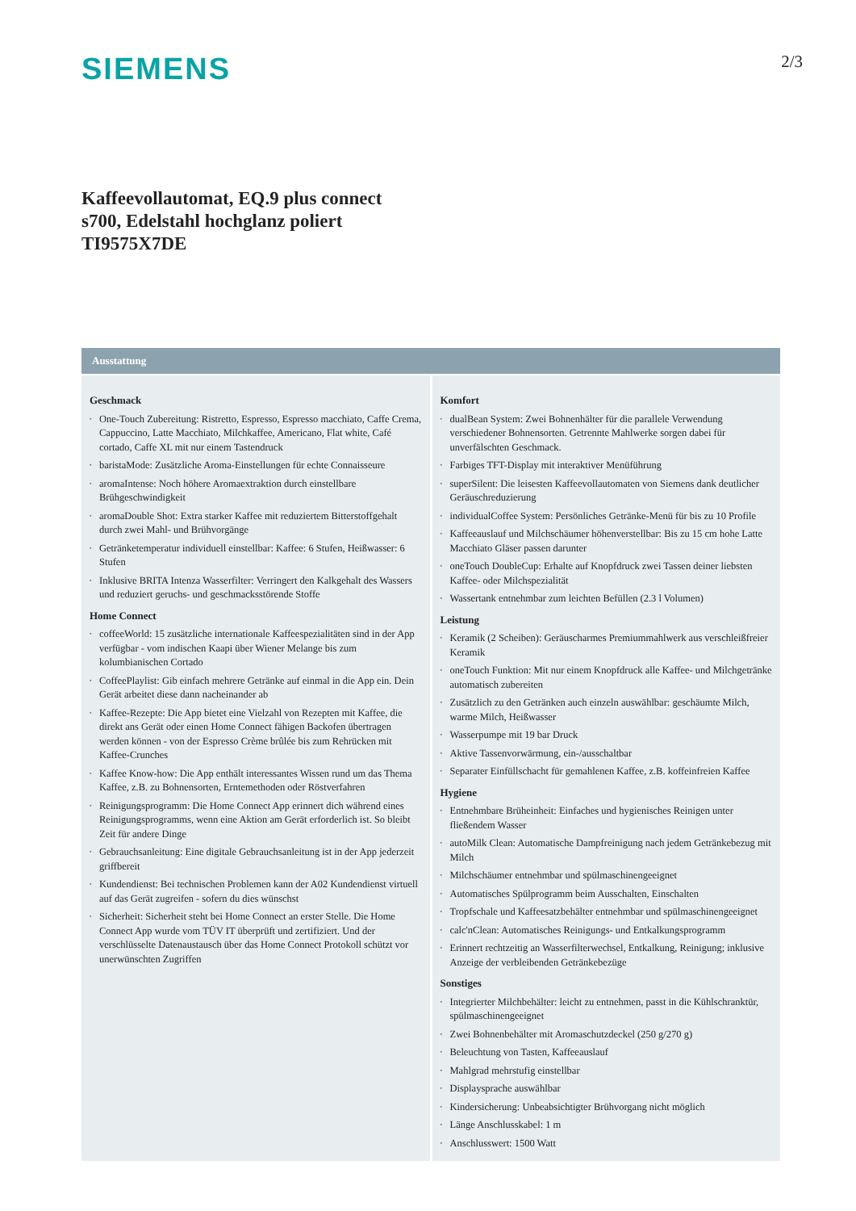SIEMENS
2/3
Kaffeevollautomat, EQ.9 plus connect
s700, Edelstahl hochglanz poliert
TI9575X7DE
Ausstattung
Geschmack
One-Touch Zubereitung: Ristretto, Espresso, Espresso macchiato, Caffe Crema, Cappuccino, Latte Macchiato, Milchkaffee, Americano, Flat white, Café cortado, Caffe XL mit nur einem Tastendruck
baristaMode: Zusätzliche Aroma-Einstellungen für echte Connaisseure
aromaIntense: Noch höhere Aromaextraktion durch einstellbare Brühgeschwindigkeit
aromaDouble Shot: Extra starker Kaffee mit reduziertem Bitterstoffgehalt durch zwei Mahl- und Brühvorgänge
Getränketemperatur individuell einstellbar: Kaffee: 6 Stufen, Heißwasser: 6 Stufen
Inklusive BRITA Intenza Wasserfilter: Verringert den Kalkgehalt des Wassers und reduziert geruchs- und geschmacksstörende Stoffe
Home Connect
coffeeWorld: 15 zusätzliche internationale Kaffeespezialitäten sind in der App verfügbar - vom indischen Kaapi über Wiener Melange bis zum kolumbianischen Cortado
CoffeePlaylist: Gib einfach mehrere Getränke auf einmal in die App ein. Dein Gerät arbeitet diese dann nacheinander ab
Kaffee-Rezepte: Die App bietet eine Vielzahl von Rezepten mit Kaffee, die direkt ans Gerät oder einen Home Connect fähigen Backofen übertragen werden können - von der Espresso Crème brûlée bis zum Rehrücken mit Kaffee-Crunches
Kaffee Know-how: Die App enthält interessantes Wissen rund um das Thema Kaffee, z.B. zu Bohnensorten, Erntemethoden oder Röstverfahren
Reinigungsprogramm: Die Home Connect App erinnert dich während eines Reinigungsprogramms, wenn eine Aktion am Gerät erforderlich ist. So bleibt Zeit für andere Dinge
Gebrauchsanleitung: Eine digitale Gebrauchsanleitung ist in der App jederzeit griffbereit
Kundendienst: Bei technischen Problemen kann der A02 Kundendienst virtuell auf das Gerät zugreifen - sofern du dies wünschst
Sicherheit: Sicherheit steht bei Home Connect an erster Stelle. Die Home Connect App wurde vom TÜV IT überprüft und zertifiziert. Und der verschlüsselte Datenaustausch über das Home Connect Protokoll schützt vor unerwünschten Zugriffen
Komfort
dualBean System: Zwei Bohnenhälter für die parallele Verwendung verschiedener Bohnensorten. Getrennte Mahlwerke sorgen dabei für unverfälschten Geschmack.
Farbiges TFT-Display mit interaktiver Menüführung
superSilent: Die leisesten Kaffeevollautomaten von Siemens dank deutlicher Geräuschreduzierung
individualCoffee System: Persönliches Getränke-Menü für bis zu 10 Profile
Kaffeeauslauf und Milchschäumer höhenverstellbar: Bis zu 15 cm hohe Latte Macchiato Gläser passen darunter
oneTouch DoubleCup: Erhalte auf Knopfdruck zwei Tassen deiner liebsten Kaffee- oder Milchspezialität
Wassertank entnehmbar zum leichten Befüllen (2.3 l Volumen)
Leistung
Keramik (2 Scheiben): Geräuscharmes Premiummahlwerk aus verschleißfreier Keramik
oneTouch Funktion: Mit nur einem Knopfdruck alle Kaffee- und Milchgetränke automatisch zubereiten
Zusätzlich zu den Getränken auch einzeln auswählbar: geschäumte Milch, warme Milch, Heißwasser
Wasserpumpe mit 19 bar Druck
Aktive Tassenvorwärmung, ein-/ausschaltbar
Separater Einfüllschacht für gemahlenen Kaffee, z.B. koffeinfreien Kaffee
Hygiene
Entnehmbare Brüheinheit: Einfaches und hygienisches Reinigen unter fließendem Wasser
autoMilk Clean: Automatische Dampfreinigung nach jedem Getränkebezug mit Milch
Milchschäumer entnehmbar und spülmaschinengeeignet
Automatisches Spülprogramm beim Ausschalten, Einschalten
Tropfschale und Kaffeesatzbehälter entnehmbar und spülmaschinengeeignet
calc'nClean: Automatisches Reinigungs- und Entkalkungsprogramm
Erinnert rechtzeitig an Wasserfilterwechsel, Entkalkung, Reinigung; inklusive Anzeige der verbleibenden Getränkebezüge
Sonstiges
Integrierter Milchbehälter: leicht zu entnehmen, passt in die Kühlschranktür, spülmaschinengeeignet
Zwei Bohnenbehälter mit Aromaschutzdeckel (250 g/270 g)
Beleuchtung von Tasten, Kaffeeauslauf
Mahlgrad mehrstufig einstellbar
Displaysprache auswählbar
Kindersicherung: Unbeabsichtigter Brühvorgang nicht möglich
Länge Anschlusskabel: 1 m
Anschlusswert: 1500 Watt